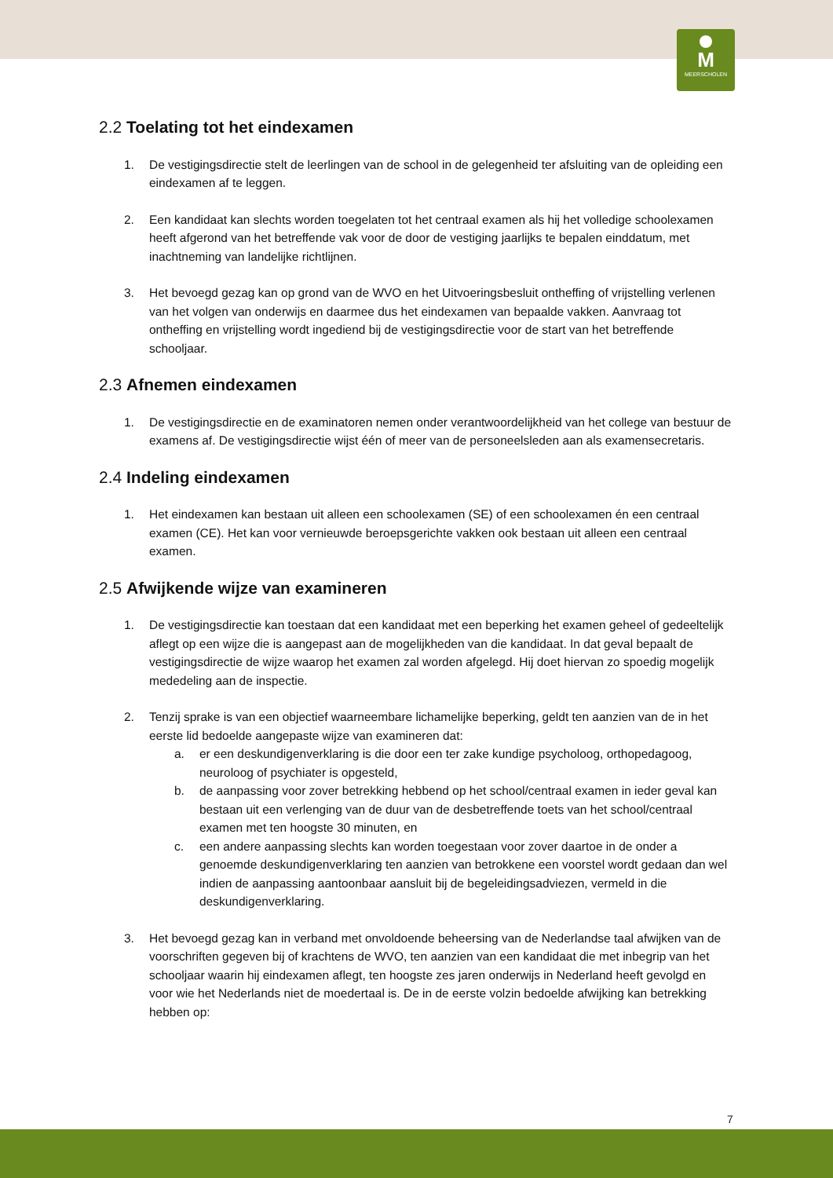M
MEERSCHOLEN
2.2 Toelating tot het eindexamen
1. De vestigingsdirectie stelt de leerlingen van de school in de gelegenheid ter afsluiting van de opleiding een eindexamen af te leggen.
2. Een kandidaat kan slechts worden toegelaten tot het centraal examen als hij het volledige schoolexamen heeft afgerond van het betreffende vak voor de door de vestiging jaarlijks te bepalen einddatum, met inachtneming van landelijke richtlijnen.
3. Het bevoegd gezag kan op grond van de WVO en het Uitvoeringsbesluit ontheffing of vrijstelling verlenen van het volgen van onderwijs en daarmee dus het eindexamen van bepaalde vakken. Aanvraag tot ontheffing en vrijstelling wordt ingediend bij de vestigingsdirectie voor de start van het betreffende schooljaar.
2.3 Afnemen eindexamen
1. De vestigingsdirectie en de examinatoren nemen onder verantwoordelijkheid van het college van bestuur de examens af. De vestigingsdirectie wijst één of meer van de personeelsleden aan als examensecretaris.
2.4 Indeling eindexamen
1. Het eindexamen kan bestaan uit alleen een schoolexamen (SE) of een schoolexamen én een centraal examen (CE). Het kan voor vernieuwde beroepsgerichte vakken ook bestaan uit alleen een centraal examen.
2.5 Afwijkende wijze van examineren
1. De vestigingsdirectie kan toestaan dat een kandidaat met een beperking het examen geheel of gedeeltelijk aflegt op een wijze die is aangepast aan de mogelijkheden van die kandidaat. In dat geval bepaalt de vestigingsdirectie de wijze waarop het examen zal worden afgelegd. Hij doet hiervan zo spoedig mogelijk mededeling aan de inspectie.
2. Tenzij sprake is van een objectief waarneembare lichamelijke beperking, geldt ten aanzien van de in het eerste lid bedoelde aangepaste wijze van examineren dat:
a. er een deskundigenverklaring is die door een ter zake kundige psycholoog, orthopedagoog, neuroloog of psychiater is opgesteld,
b. de aanpassing voor zover betrekking hebbend op het school/centraal examen in ieder geval kan bestaan uit een verlenging van de duur van de desbetreffende toets van het school/centraal examen met ten hoogste 30 minuten, en
c. een andere aanpassing slechts kan worden toegestaan voor zover daartoe in de onder a genoemde deskundigenverklaring ten aanzien van betrokkene een voorstel wordt gedaan dan wel indien de aanpassing aantoonbaar aansluit bij de begeleidingsadviezen, vermeld in die deskundigenverklaring.
3. Het bevoegd gezag kan in verband met onvoldoende beheersing van de Nederlandse taal afwijken van de voorschriften gegeven bij of krachtens de WVO, ten aanzien van een kandidaat die met inbegrip van het schooljaar waarin hij eindexamen aflegt, ten hoogste zes jaren onderwijs in Nederland heeft gevolgd en voor wie het Nederlands niet de moedertaal is. De in de eerste volzin bedoelde afwijking kan betrekking hebben op:
7